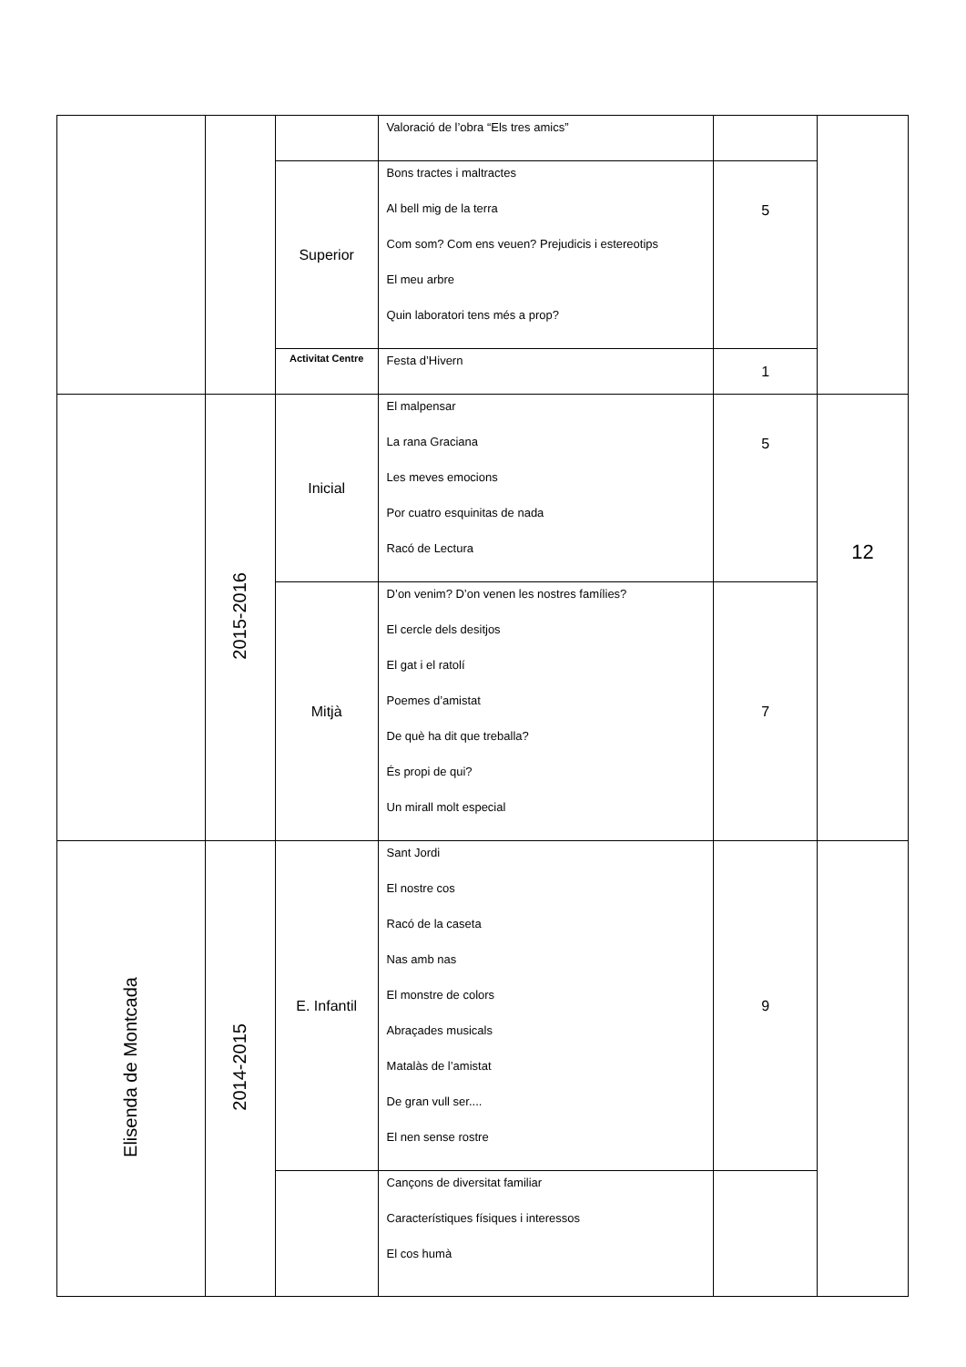| | | | Valoració de l’obra “Els tres amics” | | |
| | | Superior | Bons tractes i maltractes Al bell mig de la terra Com som? Com ens veuen? Prejudicis i estereotips El meu arbre Quin laboratori tens més a prop? | 5 | |
| | | Activitat Centre | Festa d’Hivern | 1 | |
| | 2015-2016 | Inicial | El malpensar La rana Graciana Les meves emocions Por cuatro esquinitas de nada Racó de Lectura | 5 | 12 |
| | | Mitjà | D’on venim? D’on venen les nostres famílies? El cercle dels desitjos El gat i el ratolí Poemes d’amistat De què ha dit que treballa? És propi de qui? Un mirall molt especial | 7 | |
| Elisenda de Montcada | 2014-2015 | E. Infantil | Sant Jordi El nostre cos Racó de la caseta Nas amb nas El monstre de colors Abraçades musicals Matalàs de l’amistat De gran vull ser.... El nen sense rostre | 9 | |
| | | | Cançons de diversitat familiar Característiques físiques i interessos El cos humà | | |